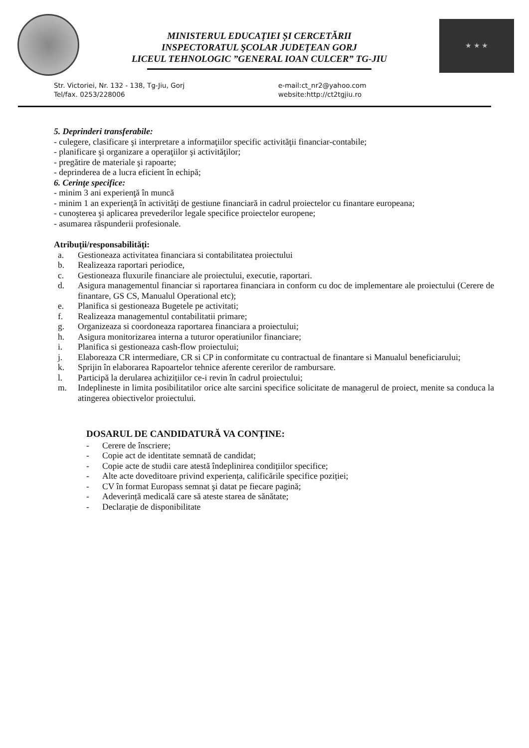MINISTERUL EDUCAȚIEI ȘI CERCETĂRII
INSPECTORATUL ŞCOLAR JUDEȚEAN GORJ
LICEUL TEHNOLOGIC ”GENERAL IOAN CULCER” TG-JIU
★ ★ ★
Str. Victoriei, Nr. 132 - 138, Tg-Jiu, Gorj
Tel/fax. 0253/228006
e-mail:ct_nr2@yahoo.com
website:http://ct2tgjiu.ro
5. Deprinderi transferabile:
- culegere, clasificare şi interpretare a informaţiilor specific activităţii financiar-contabile;
- planificare şi organizare a operaţiilor şi activităţilor;
- pregătire de materiale şi rapoarte;
- deprinderea de a lucra eficient în echipă;
6. Cerinţe specifice:
- minim 3 ani experienţă în muncă
- minim 1 an experienţă în activităţi de gestiune financiară in cadrul proiectelor cu finantare europeana;
- cunoşterea şi aplicarea prevederilor legale specifice proiectelor europene;
- asumarea răspunderii profesionale.
Atribuții/responsabilități:
a. Gestioneaza activitatea financiara si contabilitatea proiectului
b. Realizeaza raportari periodice,
c. Gestioneaza fluxurile financiare ale proiectului, executie, raportari.
d. Asigura managementul financiar si raportarea financiara in conform cu doc de implementare ale proiectului (Cerere de finantare, GS CS, Manualul Operational etc);
e. Planifica si gestioneaza Bugetele pe activitati;
f. Realizeaza managementul contabilitatii primare;
g. Organizeaza si coordoneaza raportarea financiara a proiectului;
h. Asigura monitorizarea interna a tuturor operatiunilor financiare;
i. Planifica si gestioneaza cash-flow proiectului;
j. Elaboreaza CR intermediare, CR si CP in conformitate cu contractual de finantare si Manualul beneficiarului;
k. Sprijin în elaborarea Rapoartelor tehnice aferente cererilor de rambursare.
l. Participă la derularea achizițiilor ce-i revin în cadrul proiectului;
m. Indeplineste in limita posibilitatilor orice alte sarcini specifice solicitate de managerul de proiect, menite sa conduca la atingerea obiectivelor proiectului.
DOSARUL DE CANDIDATURĂ VA CONȚINE:
- Cerere de înscriere;
- Copie act de identitate semnată de candidat;
- Copie acte de studii care atestă îndeplinirea condițiilor specifice;
- Alte acte doveditoare privind experiența, calificările specifice poziției;
- CV în format Europass semnat şi datat pe fiecare pagină;
- Adeverință medicală care să ateste starea de sănătate;
- Declarație de disponibilitate